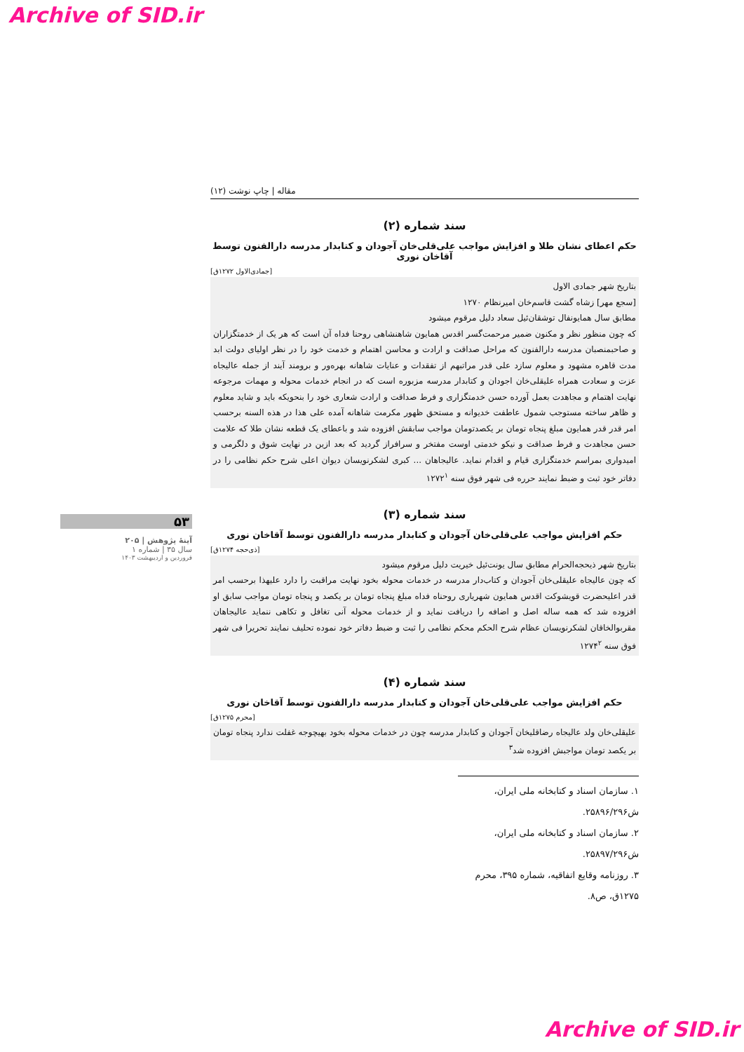Archive of SID.ir
مقاله | چاپ نوشت (۱۲)
سند شماره (۲)
حکم اعطای نشان طلا و افزایش مواجب علی‌قلی‌خان آجودان و کتابدار مدرسه دارالفنون توسط آقاخان نوری
[جمادی‌الاول ۱۲۷۲ق]
بتاریخ شهر جمادی الاول
[سجع مهر] زشاه گشت قاسم‌خان امیرنظام ۱۲۷۰
مطابق سال همایونفال توشقان‌ئیل سعاد دلیل مرقوم میشود
که چون منظور نظر و مکنون ضمیر مرحمت‌گسر اقدس همایون شاهنشاهی روحنا فداه آن است که هر یک از خدمتگزاران و صاحبمنصبان مدرسه دارالفنون که مراحل صداقت و ارادت و محاسن اهتمام و خدمت خود را در نظر اولیای دولت ابد مدت قاهره مشهود و معلوم سازد علی قدر مراتبهم از تفقدات و عنایات شاهانه بهره‌ور و برومند آیند از جمله عالیجاه عزت و سعادت همراه علیقلی‌خان اجودان و کتابدار مدرسه مزبوره است که در انجام خدمات محوله و مهمات مرجوعه نهایت اهتمام و مجاهدت بعمل آورده حسن خدمتگزاری و فرط صداقت و ارادت شعاری خود را بنحویکه باید و شاید معلوم و ظاهر ساخته مستوجب شمول عاطفت خدیوانه و مستحق ظهور مکرمت شاهانه آمده علی هذا در هذه السنه برحسب امر قدر قدر همایون مبلغ پنجاه تومان بر یکصدتومان مواجب سابقش افزوده شد و باعطای یک قطعه نشان طلا که علامت حسن مجاهدت و فرط صداقت و نیکو خدمتی اوست مفتخر و سرافراز گردید که بعد ازین در نهایت شوق و دلگرمی و امیدواری بمراسم خدمتگزاری قیام و اقدام نماید. عالیجاهان ... کبری لشکرنویسان دیوان اعلی شرح حکم نظامی را در دفاتر خود ثبت و ضبط نمایند حرره فی شهر فوق سنه ۱۲۷۲<sup>۱</sup>
سند شماره (۳)
حکم افزایش مواجب علی‌قلی‌خان آجودان و کتابدار مدرسه دارالفنون توسط آقاخان نوری
[ذی‌حجه ۱۲۷۴ق]
بتاریخ شهر ذیحجه‌الحرام مطابق سال یونت‌ئیل خیریت دلیل مرقوم میشود
که چون عالیجاه علیقلی‌خان آجودان و کتاب‌دار مدرسه در خدمات محوله بخود نهایت مراقبت را دارد علیهذا برحسب امر قدر اعلیحضرت قویشوکت اقدس همایون شهریاری روحناه فداه مبلغ پنجاه تومان بر یکصد و پنجاه تومان مواجب سابق او افزوده شد که همه ساله اصل و اضافه را دریافت نماید و از خدمات محوله آنی تغافل و تکاهی ننماید عالیجاهان مقربوالخاقان لشکرنویسان عظام شرح الحکم محکم نظامی را ثبت و ضبط دفاتر خود نموده تحلیف نمایند تحریرا فی شهر فوق سنه ۱۲۷۴<sup>۲</sup>
سند شماره (۴)
حکم افزایش مواجب علی‌قلی‌خان آجودان و کتابدار مدرسه دارالفنون توسط آقاخان نوری
[محرم ۱۲۷۵ق]
علیقلی‌خان ولد عالیجاه رضاقلیخان آجودان و کتابدار مدرسه چون در خدمات محوله بخود بهیچوجه غفلت ندارد پنجاه تومان بر یکصد تومان مواجبش افزوده شد<sup>۳</sup>
۱. سازمان اسناد و کتابخانه ملی ایران، ش۲۵۸۹۶/۲۹۶.
۲. سازمان اسناد و کتابخانه ملی ایران، ش۲۵۸۹۷/۲۹۶.
۳. روزنامه وقایع اتفاقیه، شماره ۳۹۵، محرم ۱۲۷۵ق، ص۸.
۵۳
آینهٔ پژوهش | ۲۰۵
سال ۳۵ | شماره ۱
فروردین و اردیبهشت ۱۴۰۳
Archive of SID.ir